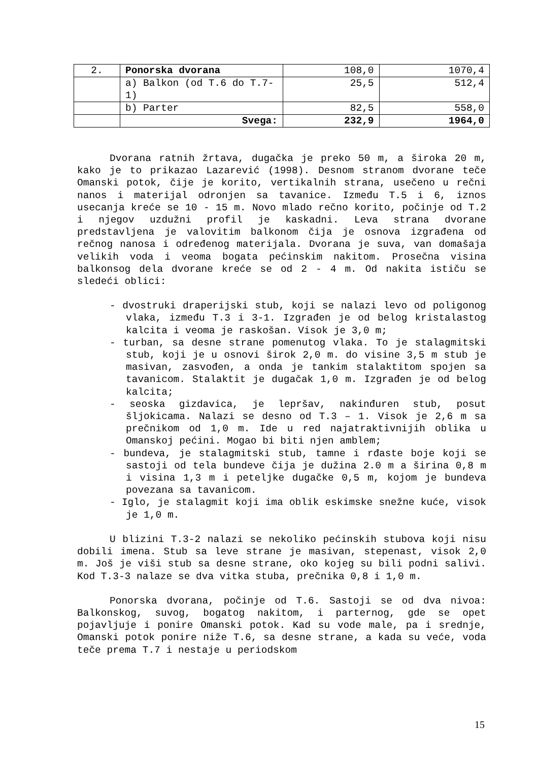| 2. | Ponorska dvorana | 108,0 | 1070,4 |
| | a) Balkon (od T.6 do T.7-1) | 25,5 | 512,4 |
| | b) Parter | 82,5 | 558,0 |
| | Svega: | 232,9 | 1964,0 |
Dvorana ratnih žrtava, dugačka je preko 50 m, a široka 20 m, kako je to prikazao Lazarević (1998). Desnom stranom dvorane teče Omanski potok, čije je korito, vertikalnih strana, usečeno u rečni nanos i materijal odronjen sa tavanice. Između T.5 i 6, iznos usecanja kreće se 10 - 15 m. Novo mlado rečno korito, počinje od T.2 i njegov uzdužni profil je kaskadni. Leva strana dvorane predstavljena je valovitim balkonom čija je osnova izgrađena od rečnog nanosa i određenog materijala. Dvorana je suva, van domašaja velikih voda i veoma bogata pećinskim nakitom. Prosečna visina balkonsog dela dvorane kreće se od 2 - 4 m. Od nakita ističu se sledeći oblici:
- dvostruki draperijski stub, koji se nalazi levo od poligonog vlaka, između T.3 i 3-1. Izgrađen je od belog kristalastog kalcita i veoma je raskošan. Visok je 3,0 m;
- turban, sa desne strane pomenutog vlaka. To je stalagmitski stub, koji je u osnovi širok 2,0 m. do visine 3,5 m stub je masivan, zasvođen, a onda je tankim stalaktitom spojen sa tavanicom. Stalaktit je dugačak 1,0 m. Izgrađen je od belog kalcita;
- seoska gizdavica, je lepršav, nakinđuren stub, posut šljokicama. Nalazi se desno od T.3 – 1. Visok je 2,6 m sa prečnikom od 1,0 m. Ide u red najatraktivnijih oblika u Omanskoj pećini. Mogao bi biti njen amblem;
- bundeva, je stalagmitski stub, tamne i rđaste boje koji se sastoji od tela bundeve čija je dužina 2.0 m a širina 0,8 m i visina 1,3 m i peteljke dugačke 0,5 m, kojom je bundeva povezana sa tavanicom.
- Iglo, je stalagmit koji ima oblik eskimske snežne kuće, visok je 1,0 m.
U blizini T.3-2 nalazi se nekoliko pećinskih stubova koji nisu dobili imena. Stub sa leve strane je masivan, stepenast, visok 2,0 m. Još je viši stub sa desne strane, oko kojeg su bili podni salivi. Kod T.3-3 nalaze se dva vitka stuba, prečnika 0,8 i 1,0 m.
Ponorska dvorana, počinje od T.6. Sastoji se od dva nivoa: Balkonskog, suvog, bogatog nakitom, i parternog, gde se opet pojavljuje i ponire Omanski potok. Kad su vode male, pa i srednje, Omanski potok ponire niže T.6, sa desne strane, a kada su veće, voda teče prema T.7 i nestaje u periodskom
15